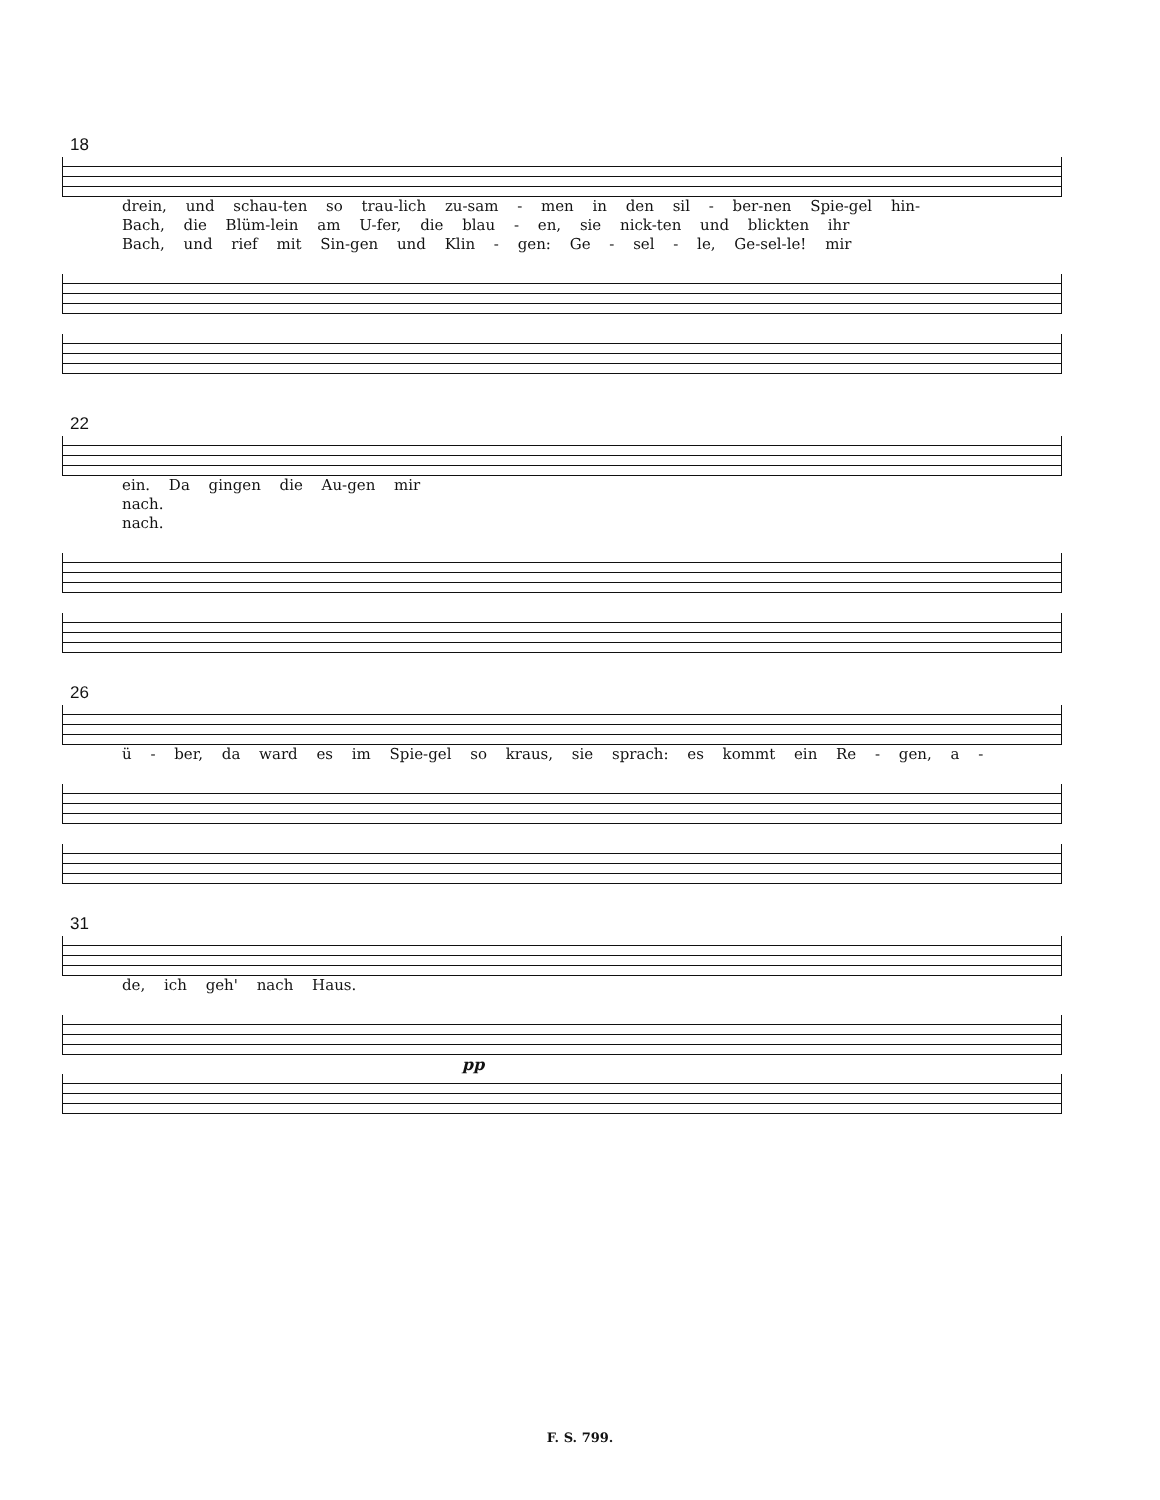18
drein, und schau-ten so trau-lich zu-sam - men in den sil - ber-nen Spie-gel hin-
Bach, die Blüm-lein am U-fer, die blau - en, sie nick-ten und blickten ihr
Bach, und rief mit Sin-gen und Klin - gen: Ge - sel - le, Ge-sel-le! mir
22
ein. Da gingen die Au-gen mir
nach.
nach.
26
ü - ber, da ward es im Spie-gel so kraus, sie sprach: es kommt ein Re - gen, a -
31
de, ich geh' nach Haus.
pp
F. S. 799.